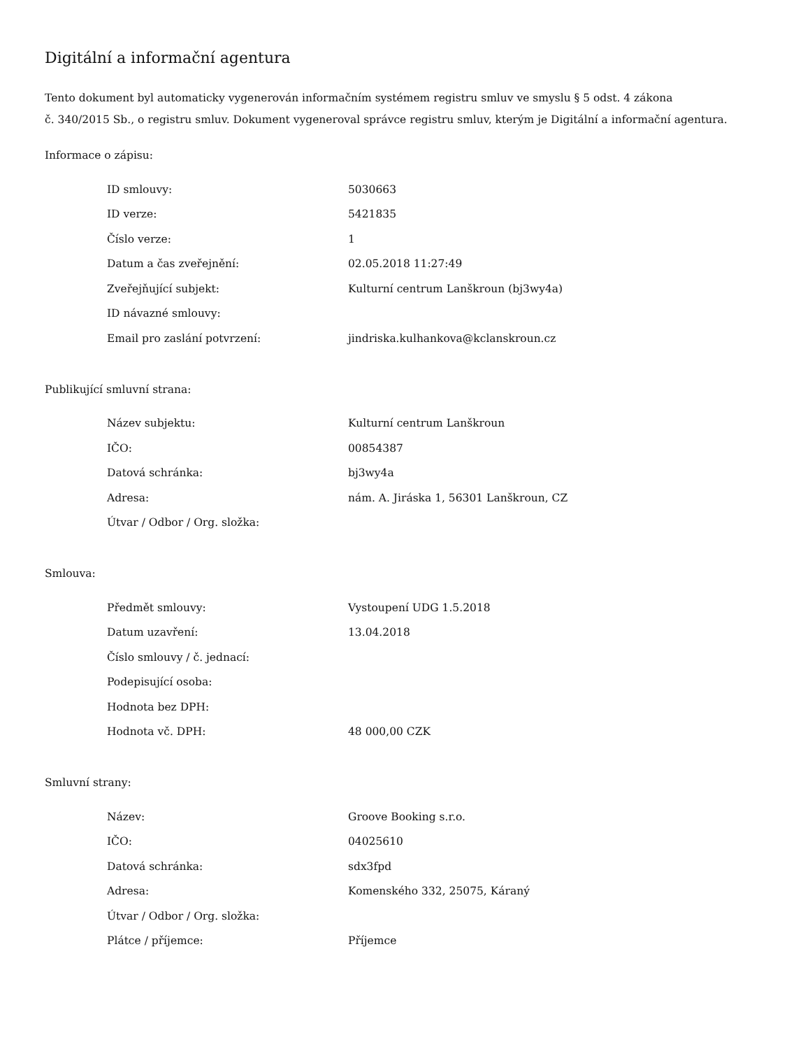Digitální a informační agentura
Tento dokument byl automaticky vygenerován informačním systémem registru smluv ve smyslu § 5 odst. 4 zákona
č. 340/2015 Sb., o registru smluv. Dokument vygeneroval správce registru smluv, kterým je Digitální a informační agentura.
Informace o zápisu:
| ID smlouvy: | 5030663 |
| ID verze: | 5421835 |
| Číslo verze: | 1 |
| Datum a čas zveřejnění: | 02.05.2018 11:27:49 |
| Zveřejňující subjekt: | Kulturní centrum Lanškroun (bj3wy4a) |
| ID návazné smlouvy: | |
| Email pro zaslání potvrzení: | jindriska.kulhankova@kclanskroun.cz |
Publikující smluvní strana:
| Název subjektu: | Kulturní centrum Lanškroun |
| IČO: | 00854387 |
| Datová schránka: | bj3wy4a |
| Adresa: | nám. A. Jiráska 1, 56301 Lanškroun, CZ |
| Útvar / Odbor / Org. složka: | |
Smlouva:
| Předmět smlouvy: | Vystoupení UDG 1.5.2018 |
| Datum uzavření: | 13.04.2018 |
| Číslo smlouvy / č. jednací: | |
| Podepisující osoba: | |
| Hodnota bez DPH: | |
| Hodnota vč. DPH: | 48 000,00 CZK |
Smluvní strany:
| Název: | Groove Booking s.r.o. |
| IČO: | 04025610 |
| Datová schránka: | sdx3fpd |
| Adresa: | Komenského 332, 25075, Káraný |
| Útvar / Odbor / Org. složka: | |
| Plátce / příjemce: | Příjemce |